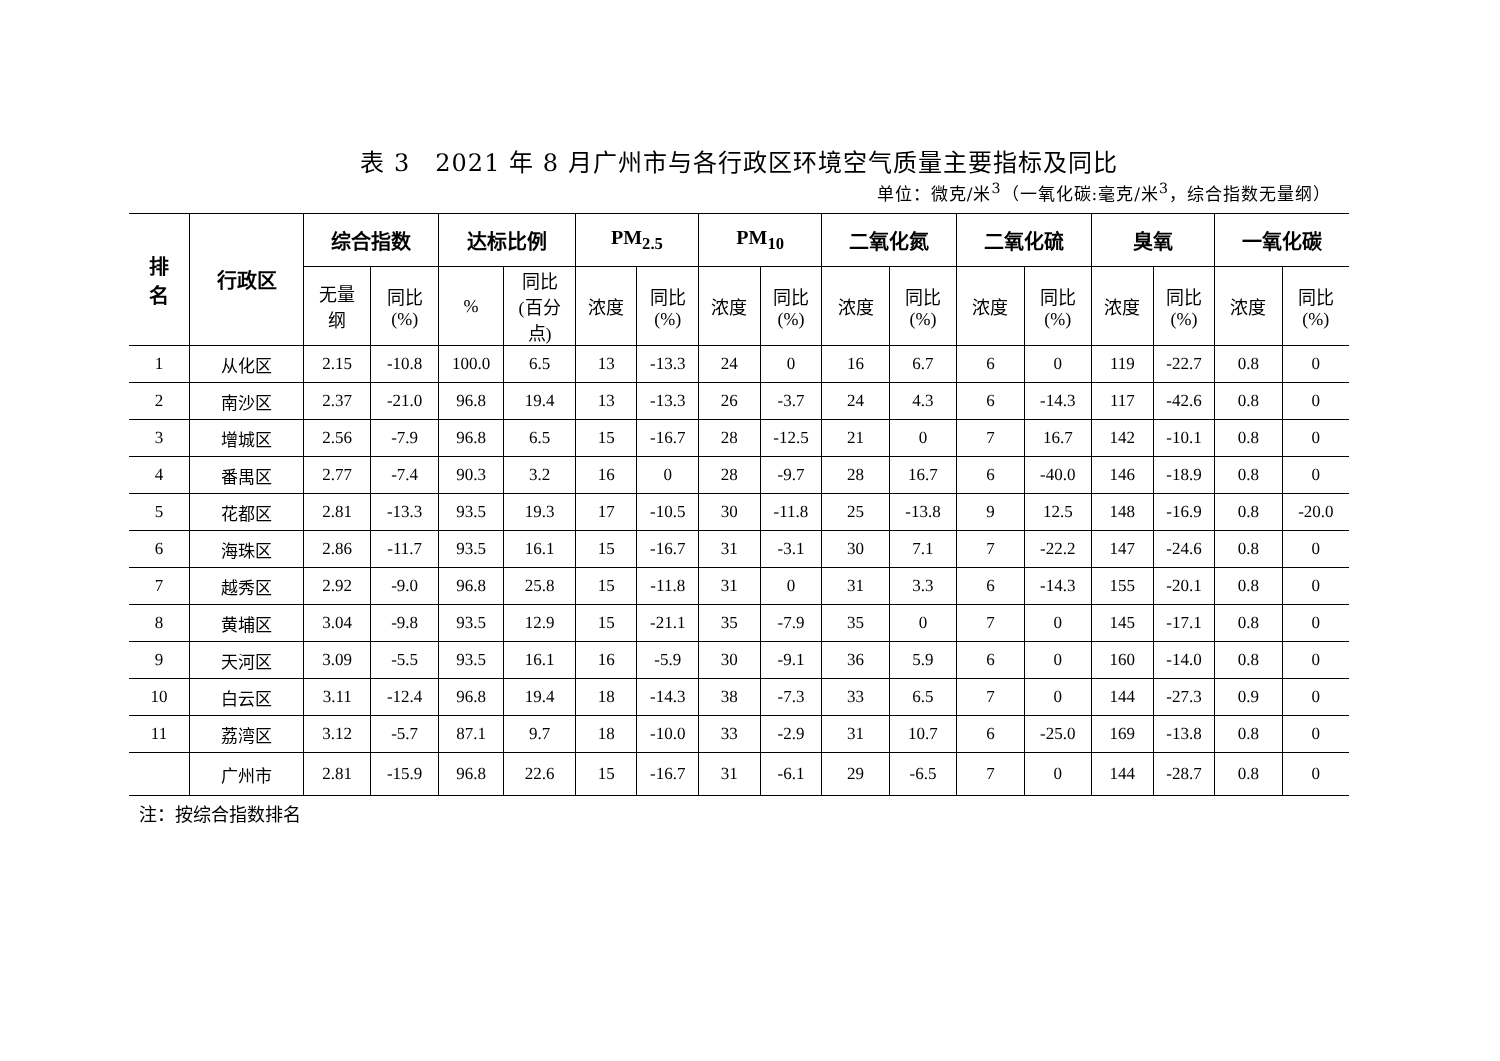表 3　2021 年 8 月广州市与各行政区环境空气质量主要指标及同比
单位：微克/米<sup>3</sup>（一氧化碳:毫克/米<sup>3</sup>，综合指数无量纲）
| 排 名 | 行政区 | 综合指数 | | 达标比例 | | PM<sub>2.5</sub> | | PM<sub>10</sub> | | 二氧化氮 | | 二氧化硫 | | 臭氧 | | 一氧化碳 | |
| --- | --- | --- | --- | --- | --- | --- | --- | --- | --- | --- | --- | --- | --- | --- | --- | --- | --- |
| | | 无量 纲 | 同比 (%) | % | 同比 (百分 点) | 浓度 | 同比 (%) | 浓度 | 同比 (%) | 浓度 | 同比 (%) | 浓度 | 同比 (%) | 浓度 | 同比 (%) | 浓度 | 同比 (%) |
| 1 | 从化区 | 2.15 | -10.8 | 100.0 | 6.5 | 13 | -13.3 | 24 | 0 | 16 | 6.7 | 6 | 0 | 119 | -22.7 | 0.8 | 0 |
| 2 | 南沙区 | 2.37 | -21.0 | 96.8 | 19.4 | 13 | -13.3 | 26 | -3.7 | 24 | 4.3 | 6 | -14.3 | 117 | -42.6 | 0.8 | 0 |
| 3 | 增城区 | 2.56 | -7.9 | 96.8 | 6.5 | 15 | -16.7 | 28 | -12.5 | 21 | 0 | 7 | 16.7 | 142 | -10.1 | 0.8 | 0 |
| 4 | 番禺区 | 2.77 | -7.4 | 90.3 | 3.2 | 16 | 0 | 28 | -9.7 | 28 | 16.7 | 6 | -40.0 | 146 | -18.9 | 0.8 | 0 |
| 5 | 花都区 | 2.81 | -13.3 | 93.5 | 19.3 | 17 | -10.5 | 30 | -11.8 | 25 | -13.8 | 9 | 12.5 | 148 | -16.9 | 0.8 | -20.0 |
| 6 | 海珠区 | 2.86 | -11.7 | 93.5 | 16.1 | 15 | -16.7 | 31 | -3.1 | 30 | 7.1 | 7 | -22.2 | 147 | -24.6 | 0.8 | 0 |
| 7 | 越秀区 | 2.92 | -9.0 | 96.8 | 25.8 | 15 | -11.8 | 31 | 0 | 31 | 3.3 | 6 | -14.3 | 155 | -20.1 | 0.8 | 0 |
| 8 | 黄埔区 | 3.04 | -9.8 | 93.5 | 12.9 | 15 | -21.1 | 35 | -7.9 | 35 | 0 | 7 | 0 | 145 | -17.1 | 0.8 | 0 |
| 9 | 天河区 | 3.09 | -5.5 | 93.5 | 16.1 | 16 | -5.9 | 30 | -9.1 | 36 | 5.9 | 6 | 0 | 160 | -14.0 | 0.8 | 0 |
| 10 | 白云区 | 3.11 | -12.4 | 96.8 | 19.4 | 18 | -14.3 | 38 | -7.3 | 33 | 6.5 | 7 | 0 | 144 | -27.3 | 0.9 | 0 |
| 11 | 荔湾区 | 3.12 | -5.7 | 87.1 | 9.7 | 18 | -10.0 | 33 | -2.9 | 31 | 10.7 | 6 | -25.0 | 169 | -13.8 | 0.8 | 0 |
| | 广州市 | 2.81 | -15.9 | 96.8 | 22.6 | 15 | -16.7 | 31 | -6.1 | 29 | -6.5 | 7 | 0 | 144 | -28.7 | 0.8 | 0 |
注：按综合指数排名